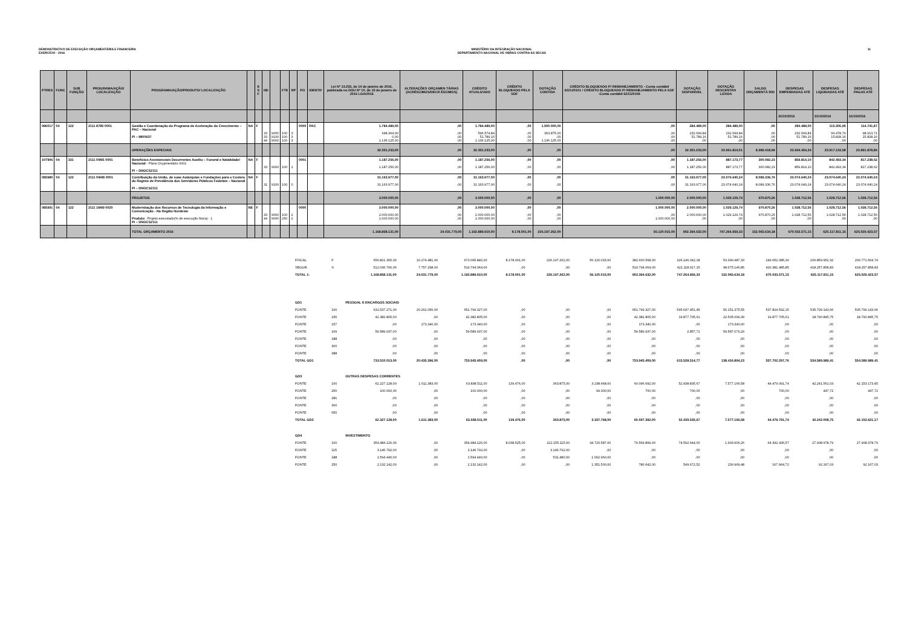DEMONSTRATIVO DE EXECUÇÃO ORÇAMENTÁRIA E FINANCEIRA
EXERCÍCIO - 2016
MINISTÉRIO DA INTEGRAÇÃO NACIONAL
DEPARTAMENTO NACIONAL DE OBRAS CONTRA AS SECAS
11
| PTRES | FUNC | SUB FUNÇÃO | PROGRAMA/AÇÃO/ LOCALIZAÇÃO | PROGRAMA/AÇÃO/PRODUTO/ LOCALIZAÇÃO | | E S F | ND | | FTE | RP | PO | IDENTIF | Lei Nº 13.255, de 14 de janeiro de 2016, publicada no DOU Nº 10, de 15 de janeiro de 2016 LOA/2016 | ALTERAÇÕES ORÇAMEN TÁRIAS (ACRÉSCIMOS/DECR ÉSCIMOS) | CRÉDITO ATUALIZADO | CRÉDITO BLOQUEADO PELA SOF | DOTAÇÃO CONTIDA | CRÉDITO BLOQUEADO P/ REMANEJAMENTO - Conta contábil 622120101 / CRÉDITO BLOQUEADO P/ REMANEJAMENTO PELA SOF -Conta contábil 622120106 | DOTAÇÃO DISPONÍVEL | DOTAÇÃO DESCENTRA LIZADA | SALDO ORÇAMENTÁ RIO | DESPESAS EMPENHADAS ATÉ | DESPESAS LIQUIDADAS ATÉ | DESPESAS PAGAS ATÉ |
| --- | --- | --- | --- | --- | --- | --- | --- | --- | --- | --- | --- | --- | --- | --- | --- | --- | --- | --- | --- | --- | --- | --- | --- | --- |
| | | | | | | | | | | | | | | | | | | | | | | 31/10/2016 | 31/10/2016 | 31/10/2016 |
| 086017 | 04 | 122 | 2111 8785 0001 | Gestão e Coordenação do Programa de Aceleração do Crescimento – PAC – Nacional PI – MI00637 | NA | F | 33 33 44 | 9000 9100 9000 | 100 100 100 | 3 3 3 | 0000 | PAC | 1.784.489,00 648.364,00 0,00 1.136.125,00 | ,00 ,00 ,00 ,00 | 1.784.489,00 596.574,84 51.789,16 1.136.125,00 | ,00 ,00 ,00 ,00 | 1.500.000,00 363.875,00 ,00 1.136.125,00 | ,00 ,00 ,00 ,00 | 284.489,00 232.699,84 51.789,16 ,00 | 284.489,00 232.699,84 51.789,16 ,00 | ,00 ,00 ,00 ,00 | 284.489,00 232.699,84 51.789,16 ,00 | 115.306,95 99.478,79 15.828,16 ,00 | 114.741,87 98.913,71 15.828,16 ,00 |
| | | | | OPERAÇÕES ESPECIAIS | | | | | | | | | 32.351.233,00 | ,00 | 32.351.233,00 | ,00 | ,00 | ,00 | 32.351.233,00 | 23.961.814,01 | 8.389.418,99 | 23.934.454,34 | 23.917.133,58 | 23.891.878,86 |
| 107906 | 04 | 331 | 2111 00M1 0001 | Benefícios Assistenciais Decorrentes Auxílio – Funeral e Natalidade/ Nacional - Plano Orçamentário 0001 PI – DNOCS2111 | NA | F | 33 | 9000 | 100 | 1 | 0001 | | 1.187.256,00 1.187.256,00 | ,00 ,00 | 1.187.256,00 1.187.256,00 | ,00 ,00 | ,00 ,00 | ,00 ,00 | 1.187.256,00 1.187.256,00 | 887.173,77 887.173,77 | 300.082,23 300.082,23 | 859.814,10 859.814,10 | 842.493,34 842.493,34 | 817.238,62 817.238,62 |
| 085980 | 04 | 122 | 2111 09HB 0001 | Contribuição da União, de suas Autarquias e Fundações para o Custeio do Regime de Previdência dos Servidores Públicos Federais – Nacional PI – DNOCS2111 | NA | F | 31 | 9100 | 100 | 0 | | | 31.163.977,00 31.163.977,00 | ,00 ,00 | 31.163.977,00 31.163.977,00 | ,00 ,00 | ,00 ,00 | ,00 ,00 | 31.163.977,00 31.163.977,00 | 23.074.640,24 23.074.640,24 | 8.089.336,76 8.089.336,76 | 23.074.640,24 23.074.640,24 | 23.074.640,24 23.074.640,24 | 23.074.640,24 23.074.640,24 |
| | | | | PROJETOS | | | | | | | | | 3.000.000,00 | ,00 | 3.000.000,00 | ,00 | ,00 | 1.000.000,00 | 2.000.000,00 | 1.029.129,74 | 970.870,26 | 1.028.712,56 | 1.028.712,56 | 1.028.712,56 |
| 085991 | 04 | 122 | 2111 1M49 0020 | Modernização dos Recursos de Tecnologia da Informação e Comunicação - Na Região Nordeste Produto : Projeto executado(% de execução física) : 1 PI – DNOCS2111 | NE | F | 33 44 | 9000 9000 | 100 250 | 2 2 | 0000 | | 3.000.000,00 2.000.000,00 1.000.000,00 | ,00 ,00 ,00 | 3.000.000,00 2.000.000,00 1.000.000,00 | ,00 ,00 ,00 | ,00 ,00 ,00 | 1.000.000,00 ,00 1.000.000,00 | 2.000.000,00 2.000.000,00 ,00 | 1.029.129,74 1.029.129,74 ,00 | 970.870,26 970.870,26 ,00 | 1.028.712,56 1.028.712,56 ,00 | 1.028.712,56 1.028.712,56 ,00 | 1.028.712,56 1.028.712,56 ,00 |
| | | | | TOTAL ORÇAMENTO 2016 | | | | | | | | | 1.168.858.131,00 | 24.031.779,00 | 1.192.889.910,00 | 8.178.001,00 | 226.197.262,00 | 56.120.015,00 | 902.394.632,00 | 747.264.959,33 | 152.065.634,18 | 670.033.571,15 | 625.117.811,15 | 625.029.423,57 |
| FISCAL | F | | 656.821.365,00 | 16.274.481,00 | 673.095.846,00 | 8.178.001,00 | 226.197.262,00 | 56.120.015,00 | 382.600.568,00 | 326.146.042,18 | 53.390.487,33 | 249.652.085,30 | 206.859.952,32 | 206.771.564,74 |
| SEGUR. | S | | 512.036.766,00 | 7.757.298,00 | 519.794.064,00 | ,00 | ,00 | ,00 | 519.794.064,00 | 421.118.917,15 | 98.675.146,85 | 420.381.485,85 | 418.257.858,83 | 418.257.858,83 |
| TOTAL 1: | | | 1.168.858.131,00 | 24.031.779,00 | 1.192.889.910,00 | 8.178.001,00 | 226.197.262,00 | 56.120.015,00 | 902.394.632,00 | 747.264.959,33 | 152.065.634,18 | 670.033.571,15 | 625.117.811,15 | 625.029.423,57 |
| GD1 | | PESSOAL E ENCARGOS SOCIAIS | | | | | | | | | | | | |
| FONTE | 100 | | 631.537.271,00 | 20.262.056,00 | 651.799.327,00 | ,00 | ,00 | ,00 | 651.799.327,00 | 595.647.951,45 | 56.151.375,55 | 537.824.592,15 | 535.799.143,66 | 535.799.143,66 |
| FONTE | 156 | | 42.382.805,00 | ,00 | 42.382.805,00 | ,00 | ,00 | ,00 | 42.382.805,00 | 19.877.705,61 | 22.505.099,39 | 19.877.705,61 | 18.790.845,75 | 18.790.845,75 |
| FONTE | 157 | | ,00 | 173.340,00 | 173.340,00 | ,00 | ,00 | ,00 | 173.340,00 | ,00 | 173.340,00 | ,00 | ,00 | ,00 |
| FONTE | 169 | | 59.589.937,00 | ,00 | 59.589.937,00 | ,00 | ,00 | ,00 | 59.589.937,00 | 2.857,71 | 59.587.079,29 | ,00 | ,00 | ,00 |
| FONTE | 188 | | ,00 | ,00 | ,00 | ,00 | ,00 | ,00 | ,00 | ,00 | ,00 | ,00 | ,00 | ,00 |
| FONTE | 300 | | ,00 | ,00 | ,00 | ,00 | ,00 | ,00 | ,00 | ,00 | ,00 | ,00 | ,00 | ,00 |
| FONTE | 388 | | ,00 | ,00 | ,00 | ,00 | ,00 | ,00 | ,00 | ,00 | ,00 | ,00 | ,00 | ,00 |
| TOTAL GD1 | | | 733.510.013,00 | 20.435.396,00 | 753.945.409,00 | ,00 | ,00 | ,00 | 753.945.409,00 | 615.528.514,77 | 138.416.894,23 | 557.702.297,76 | 554.589.989,41 | 554.589.989,41 |
| GD3 | | OUTRAS DESPESAS CORRENTES | | | | | | | | | | | | |
| FONTE | 100 | | 62.227.128,00 | 1.611.383,00 | 63.838.511,00 | 139.476,00 | 363.875,00 | 3.238.468,00 | 60.096.692,00 | 52.438.835,67 | 7.577.166,58 | 44.479.091,74 | 42.241.561,03 | 42.153.173,45 |
| FONTE | 250 | | 100.000,00 | ,00 | 100.000,00 | ,00 | ,00 | 99.300,00 | 700,00 | 700,00 | ,00 | 700,00 | 447,72 | 447,72 |
| FONTE | 281 | | ,00 | ,00 | ,00 | ,00 | ,00 | ,00 | ,00 | ,00 | ,00 | ,00 | ,00 | ,00 |
| FONTE | 300 | | ,00 | ,00 | ,00 | ,00 | ,00 | ,00 | ,00 | ,00 | ,00 | ,00 | ,00 | ,00 |
| FONTE | 650 | | ,00 | ,00 | ,00 | ,00 | ,00 | ,00 | ,00 | ,00 | ,00 | ,00 | ,00 | ,00 |
| TOTAL GD3 | | | 62.327.128,00 | 1.611.383,00 | 63.938.511,00 | 139.476,00 | 363.875,00 | 3.337.768,00 | 60.097.392,00 | 52.439.535,67 | 7.577.166,58 | 44.479.791,74 | 42.242.008,75 | 42.153.621,17 |
| GD4 | | INVESTIMENTO | | | | | | | | | | | | |
| FONTE | 100 | | 354.484.126,00 | ,00 | 354.484.126,00 | 8.038.525,00 | 222.155.115,00 | 44.720.587,00 | 79.569.899,00 | 74.592.644,00 | 1.993.906,26 | 64.392.436,57 | 27.908.978,79 | 27.908.978,79 |
| FONTE | 115 | | 3.146.792,00 | ,00 | 3.146.792,00 | ,00 | 3.146.792,00 | ,00 | ,00 | ,00 | ,00 | ,00 | ,00 | ,00 |
| FONTE | 188 | | 1.594.440,00 | ,00 | 1.594.440,00 | ,00 | 531.480,00 | 1.062.960,00 | ,00 | ,00 | ,00 | ,00 | ,00 | ,00 |
| FONTE | 250 | | 2.132.142,00 | ,00 | 2.132.142,00 | ,00 | ,00 | 1.351.500,00 | 780.642,00 | 549.672,52 | 230.969,48 | 167.964,72 | 92.167,03 | 92.167,03 |